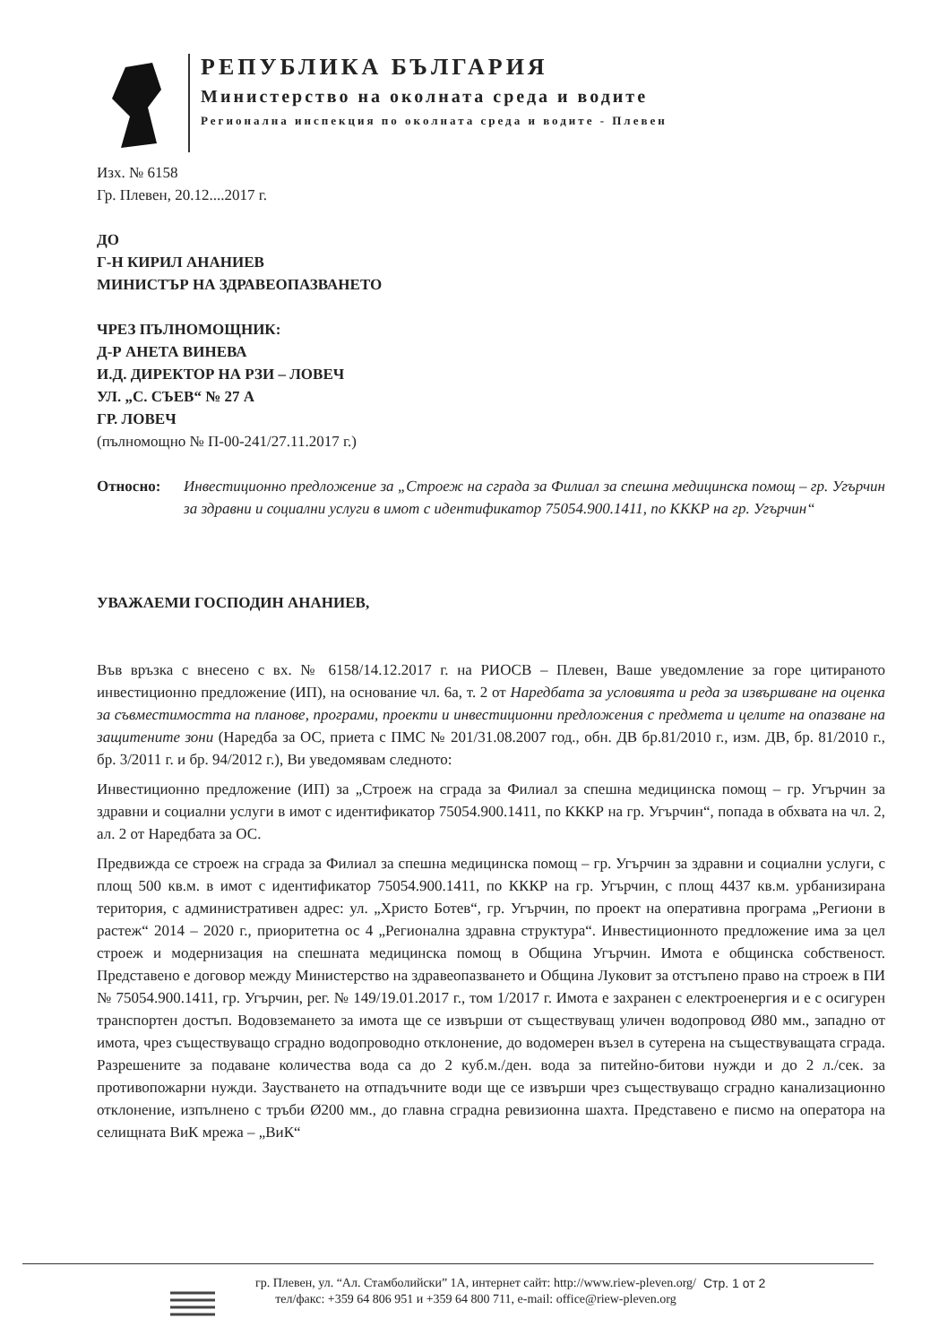РЕПУБЛИКА БЪЛГАРИЯ
Министерство на околната среда и водите
Регионална инспекция по околната среда и водите - Плевен
Изх. № 6158
Гр. Плевен, 20.12....2017 г.
ДО
Г-Н КИРИЛ АНАНИЕВ
МИНИСТЪР НА ЗДРАВЕОПАЗВАНЕТО
ЧРЕЗ ПЪЛНОМОЩНИК:
Д-Р АНЕТА ВИНЕВА
И.Д. ДИРЕКТОР НА РЗИ – ЛОВЕЧ
УЛ. „С. СЪЕВ“ № 27 А
ГР. ЛОВЕЧ
(пълномощно № П-00-241/27.11.2017 г.)
Относно: Инвестиционно предложение за „Строеж на сграда за Филиал за спешна медицинска помощ – гр. Угърчин за здравни и социални услуги в имот с идентификатор 75054.900.1411, по КККР на гр. Угърчин“
УВАЖАЕМИ ГОСПОДИН АНАНИЕВ,
Във връзка с внесено с вх. № 6158/14.12.2017 г. на РИОСВ – Плевен, Ваше уведомление за горе цитираното инвестиционно предложение (ИП), на основание чл. 6а, т. 2 от Наредбата за условията и реда за извършване на оценка за съвместимостта на планове, програми, проекти и инвестиционни предложения с предмета и целите на опазване на защитените зони (Наредба за ОС, приета с ПМС № 201/31.08.2007 год., обн. ДВ бр.81/2010 г., изм. ДВ, бр. 81/2010 г., бр. 3/2011 г. и бр. 94/2012 г.), Ви уведомявам следното:
Инвестиционно предложение (ИП) за „Строеж на сграда за Филиал за спешна медицинска помощ – гр. Угърчин за здравни и социални услуги в имот с идентификатор 75054.900.1411, по КККР на гр. Угърчин“, попада в обхвата на чл. 2, ал. 2 от Наредбата за ОС.
Предвижда се строеж на сграда за Филиал за спешна медицинска помощ – гр. Угърчин за здравни и социални услуги, с площ 500 кв.м. в имот с идентификатор 75054.900.1411, по КККР на гр. Угърчин, с площ 4437 кв.м. урбанизирана територия, с административен адрес: ул. „Христо Ботев“, гр. Угърчин, по проект на оперативна програма „Региони в растеж“ 2014 – 2020 г., приоритетна ос 4 „Регионална здравна структура“. Инвестиционното предложение има за цел строеж и модернизация на спешната медицинска помощ в Община Угърчин. Имота е общинска собственост. Представено е договор между Министерство на здравеопазването и Община Луковит за отстъпено право на строеж в ПИ № 75054.900.1411, гр. Угърчин, рег. № 149/19.01.2017 г., том 1/2017 г. Имота е захранен с електроенергия и е с осигурен транспортен достъп. Водовземането за имота ще се извърши от съществуващ уличен водопровод Ø80 мм., западно от имота, чрез съществуващо сградно водопроводно отклонение, до водомерен възел в сутерена на съществуващата сграда. Разрешените за подаване количества вода са до 2 куб.м./ден. вода за питейно-битови нужди и до 2 л./сек. за противопожарни нужди. Заустването на отпадъчните води ще се извърши чрез съществуващо сградно канализационно отклонение, изпълнено с тръби Ø200 мм., до главна сградна ревизионна шахта. Представено е писмо на оператора на селищната ВиК мрежа – „ВиК“
гр. Плевен, ул. “Ал. Стамболийски” 1А, интернет сайт: http://www.riew-pleven.org/
тел/факс: +359 64 806 951 и +359 64 800 711, e-mail: office@riew-pleven.org
Стр. 1 от 2